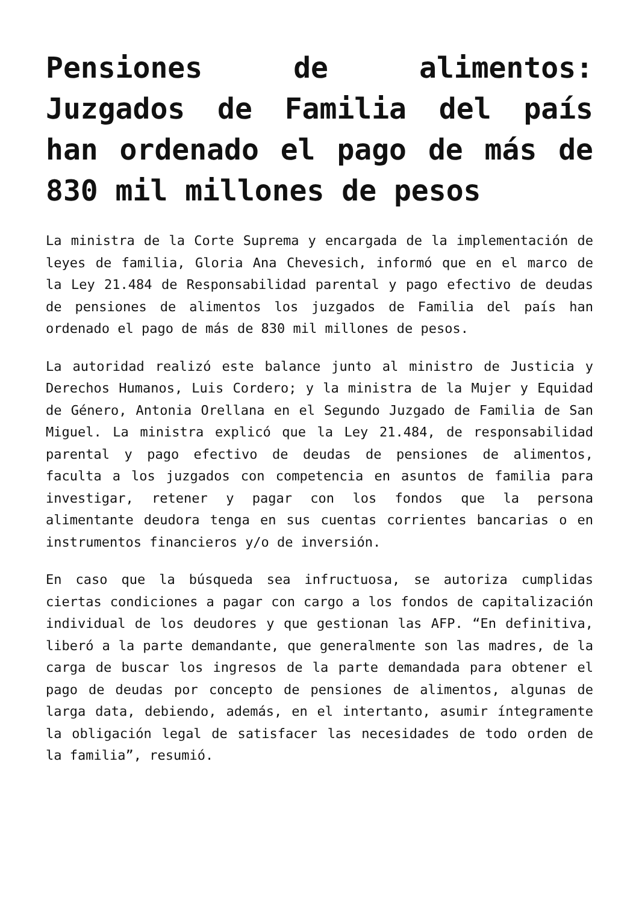Pensiones de alimentos: Juzgados de Familia del país han ordenado el pago de más de 830 mil millones de pesos
La ministra de la Corte Suprema y encargada de la implementación de leyes de familia, Gloria Ana Chevesich, informó que en el marco de la Ley 21.484 de Responsabilidad parental y pago efectivo de deudas de pensiones de alimentos los juzgados de Familia del país han ordenado el pago de más de 830 mil millones de pesos.
La autoridad realizó este balance junto al ministro de Justicia y Derechos Humanos, Luis Cordero; y la ministra de la Mujer y Equidad de Género, Antonia Orellana en el Segundo Juzgado de Familia de San Miguel. La ministra explicó que la Ley 21.484, de responsabilidad parental y pago efectivo de deudas de pensiones de alimentos, faculta a los juzgados con competencia en asuntos de familia para investigar, retener y pagar con los fondos que la persona alimentante deudora tenga en sus cuentas corrientes bancarias o en instrumentos financieros y/o de inversión.
En caso que la búsqueda sea infructuosa, se autoriza cumplidas ciertas condiciones a pagar con cargo a los fondos de capitalización individual de los deudores y que gestionan las AFP. “En definitiva, liberó a la parte demandante, que generalmente son las madres, de la carga de buscar los ingresos de la parte demandada para obtener el pago de deudas por concepto de pensiones de alimentos, algunas de larga data, debiendo, además, en el intertanto, asumir íntegramente la obligación legal de satisfacer las necesidades de todo orden de la familia”, resumió.